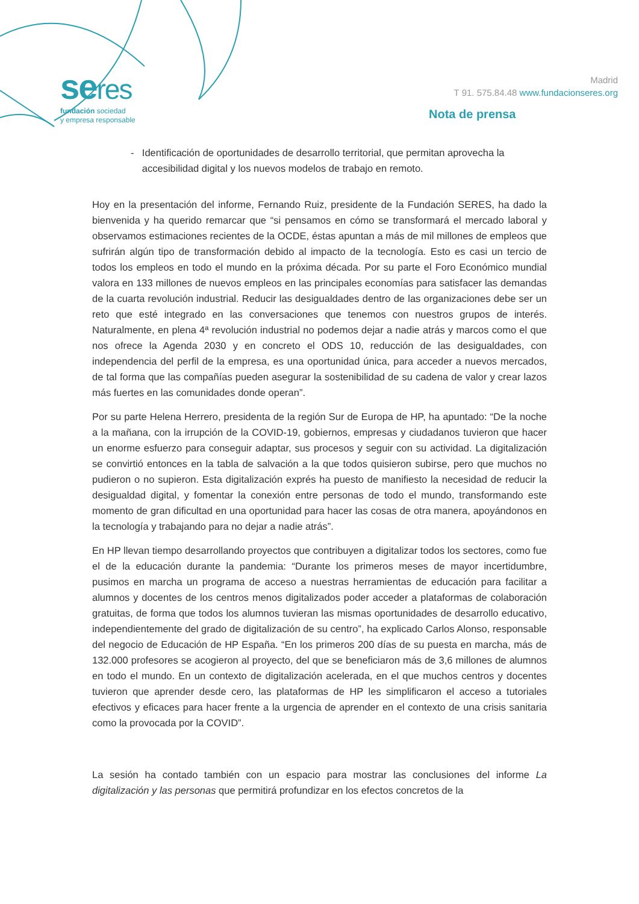seres
fundación sociedad
y empresa responsable
Madrid
T 91. 575.84.48 www.fundacionseres.org
Nota de prensa
- Identificación de oportunidades de desarrollo territorial, que permitan aprovecha la accesibilidad digital y los nuevos modelos de trabajo en remoto.
Hoy en la presentación del informe, Fernando Ruiz, presidente de la Fundación SERES, ha dado la bienvenida y ha querido remarcar que “si pensamos en cómo se transformará el mercado laboral y observamos estimaciones recientes de la OCDE, éstas apuntan a más de mil millones de empleos que sufrirán algún tipo de transformación debido al impacto de la tecnología. Esto es casi un tercio de todos los empleos en todo el mundo en la próxima década. Por su parte el Foro Económico mundial valora en 133 millones de nuevos empleos en las principales economías para satisfacer las demandas de la cuarta revolución industrial. Reducir las desigualdades dentro de las organizaciones debe ser un reto que esté integrado en las conversaciones que tenemos con nuestros grupos de interés. Naturalmente, en plena 4ª revolución industrial no podemos dejar a nadie atrás y marcos como el que nos ofrece la Agenda 2030 y en concreto el ODS 10, reducción de las desigualdades, con independencia del perfil de la empresa, es una oportunidad única, para acceder a nuevos mercados, de tal forma que las compañías pueden asegurar la sostenibilidad de su cadena de valor y crear lazos más fuertes en las comunidades donde operan”.
Por su parte Helena Herrero, presidenta de la región Sur de Europa de HP, ha apuntado: “De la noche a la mañana, con la irrupción de la COVID-19, gobiernos, empresas y ciudadanos tuvieron que hacer un enorme esfuerzo para conseguir adaptar, sus procesos y seguir con su actividad. La digitalización se convirtió entonces en la tabla de salvación a la que todos quisieron subirse, pero que muchos no pudieron o no supieron. Esta digitalización exprés ha puesto de manifiesto la necesidad de reducir la desigualdad digital, y fomentar la conexión entre personas de todo el mundo, transformando este momento de gran dificultad en una oportunidad para hacer las cosas de otra manera, apoyándonos en la tecnología y trabajando para no dejar a nadie atrás”.
En HP llevan tiempo desarrollando proyectos que contribuyen a digitalizar todos los sectores, como fue el de la educación durante la pandemia: “Durante los primeros meses de mayor incertidumbre, pusimos en marcha un programa de acceso a nuestras herramientas de educación para facilitar a alumnos y docentes de los centros menos digitalizados poder acceder a plataformas de colaboración gratuitas, de forma que todos los alumnos tuvieran las mismas oportunidades de desarrollo educativo, independientemente del grado de digitalización de su centro”, ha explicado Carlos Alonso, responsable del negocio de Educación de HP España. “En los primeros 200 días de su puesta en marcha, más de 132.000 profesores se acogieron al proyecto, del que se beneficiaron más de 3,6 millones de alumnos en todo el mundo. En un contexto de digitalización acelerada, en el que muchos centros y docentes tuvieron que aprender desde cero, las plataformas de HP les simplificaron el acceso a tutoriales efectivos y eficaces para hacer frente a la urgencia de aprender en el contexto de una crisis sanitaria como la provocada por la COVID”.
La sesión ha contado también con un espacio para mostrar las conclusiones del informe La digitalización y las personas que permitirá profundizar en los efectos concretos de la